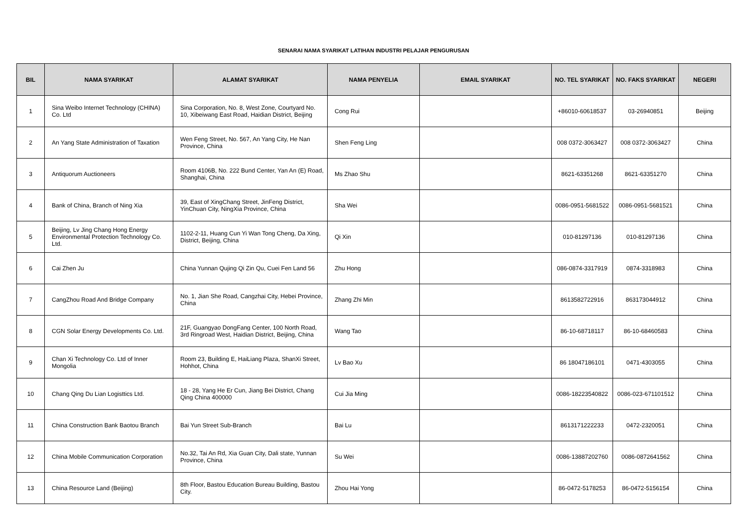SENARAI NAMA SYARIKAT LATIHAN INDUSTRI PELAJAR PENGURUSAN
| BIL | NAMA SYARIKAT | ALAMAT SYARIKAT | NAMA PENYELIA | EMAIL SYARIKAT | NO. TEL SYARIKAT | NO. FAKS SYARIKAT | NEGERI |
| --- | --- | --- | --- | --- | --- | --- | --- |
| 1 | Sina Weibo Internet Technology (CHINA) Co. Ltd | Sina Corporation, No. 8, West Zone, Courtyard No. 10, Xibeiwang East Road, Haidian District, Beijing | Cong Rui | | +86010-60618537 | 03-26940851 | Beijing |
| 2 | An Yang State Administration of Taxation | Wen Feng Street, No. 567, An Yang City, He Nan Province, China | Shen Feng Ling | | 008 0372-3063427 | 008 0372-3063427 | China |
| 3 | Antiquorum Auctioneers | Room 4106B, No. 222 Bund Center, Yan An (E) Road, Shanghai, China | Ms Zhao Shu | | 8621-63351268 | 8621-63351270 | China |
| 4 | Bank of China, Branch of Ning Xia | 39, East of XingChang Street, JinFeng District, YinChuan City, NingXia Province, China | Sha Wei | | 0086-0951-5681522 | 0086-0951-5681521 | China |
| 5 | Beijing, Lv Jing Chang Hong Energy Environmental Protection Technology Co. Ltd. | 1102-2-11, Huang Cun Yi Wan Tong Cheng, Da Xing, District, Beijing, China | Qi Xin | | 010-81297136 | 010-81297136 | China |
| 6 | Cai Zhen Ju | China Yunnan Qujing Qi Zin Qu, Cuei Fen Land 56 | Zhu Hong | | 086-0874-3317919 | 0874-3318983 | China |
| 7 | CangZhou Road And Bridge Company | No. 1, Jian She Road, Cangzhai City, Hebei Province, China | Zhang Zhi Min | | 8613582722916 | 863173044912 | China |
| 8 | CGN Solar Energy Developments Co. Ltd. | 21F, Guangyao DongFang Center, 100 North Road, 3rd Ringroad West, Haidian District, Beijing, China | Wang Tao | | 86-10-68718117 | 86-10-68460583 | China |
| 9 | Chan Xi Technology Co. Ltd of Inner Mongolia | Room 23, Building E, HaiLiang Plaza, ShanXi Street, Hohhot, China | Lv Bao Xu | | 86 18047186101 | 0471-4303055 | China |
| 10 | Chang Qing Du Lian Logisttics Ltd. | 18 - 28, Yang He Er Cun, Jiang Bei District, Chang Qing China 400000 | Cui Jia Ming | | 0086-18223540822 | 0086-023-671101512 | China |
| 11 | China Construction Bank Baotou Branch | Bai Yun Street Sub-Branch | Bai Lu | | 8613171222233 | 0472-2320051 | China |
| 12 | China Mobile Communication Corporation | No.32, Tai An Rd, Xia Guan City, Dali state, Yunnan Province, China | Su Wei | | 0086-13887202760 | 0086-0872641562 | China |
| 13 | China Resource Land (Beijing) | 8th Floor, Bastou Education Bureau Building, Bastou City. | Zhou Hai Yong | | 86-0472-5178253 | 86-0472-5156154 | China |